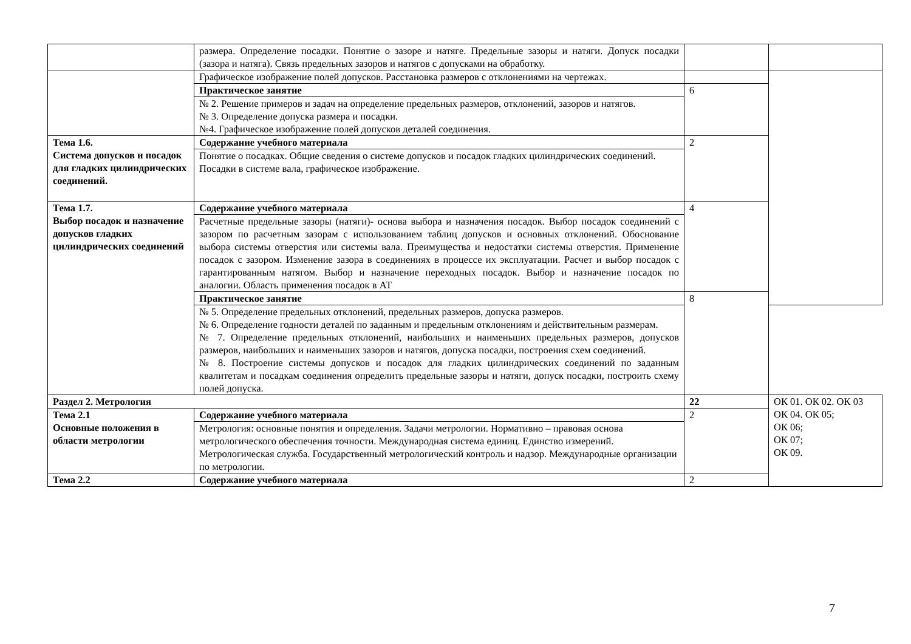| | размера. Определение посадки. Понятие о зазоре и натяге. Предельные зазоры и натяги. Допуск посадки (зазора и натяга). Связь предельных зазоров и натягов с допусками на обработку. | | |
| | Графическое изображение полей допусков. Расстановка размеров с отклонениями на чертежах. | | |
| | Практическое занятие | 6 | |
| | № 2. Решение примеров и задач на определение предельных размеров, отклонений, зазоров и натягов. № 3. Определение допуска размера и посадки. №4. Графическое изображение полей допусков деталей соединения. | | |
| Тема 1.6. Система допусков и посадок для гладких цилиндрических соединений. | Содержание учебного материала | 2 | |
| | Понятие о посадках. Общие сведения о системе допусков и посадок гладких цилиндрических соединений. Посадки в системе вала, графическое изображение. | | |
| Тема 1.7. Выбор посадок и назначение допусков гладких цилиндрических соединений | Содержание учебного материала | 4 | |
| | Расчетные предельные зазоры (натяги)- основа выбора и назначения посадок. Выбор посадок соединений с зазором по расчетным зазорам с использованием таблиц допусков и основных отклонений. Обоснование выбора системы отверстия или системы вала. Преимущества и недостатки системы отверстия. Применение посадок с зазором. Изменение зазора в соединениях в процессе их эксплуатации. Расчет и выбор посадок с гарантированным натягом. Выбор и назначение переходных посадок. Выбор и назначение посадок по аналогии. Область применения посадок в АТ | | |
| | Практическое занятие | 8 | |
| | № 5. Определение предельных отклонений, предельных размеров, допуска размеров. № 6. Определение годности деталей по заданным и предельным отклонениям и действительным размерам. № 7. Определение предельных отклонений, наибольших и наименьших предельных размеров, допусков размеров, наибольших и наименьших зазоров и натягов, допуска посадки, построения схем соединений. № 8. Построение системы допусков и посадок для гладких цилиндрических соединений по заданным квалитетам и посадкам соединения определить предельные зазоры и натяги, допуск посадки, построить схему полей допуска. | | |
| Раздел 2. Метрология | | 22 | ОК 01. ОК 02. ОК 03 ОК 04. ОК 05; ОК 06; ОК 07; ОК 09. |
| Тема 2.1 Основные положения в области метрологии | Содержание учебного материала | 2 | |
| | Метрология: основные понятия и определения. Задачи метрологии. Нормативно – правовая основа метрологического обеспечения точности. Международная система единиц. Единство измерений. Метрологическая служба. Государственный метрологический контроль и надзор. Международные организации по метрологии. | | |
| Тема 2.2 | Содержание учебного материала | 2 | |
7